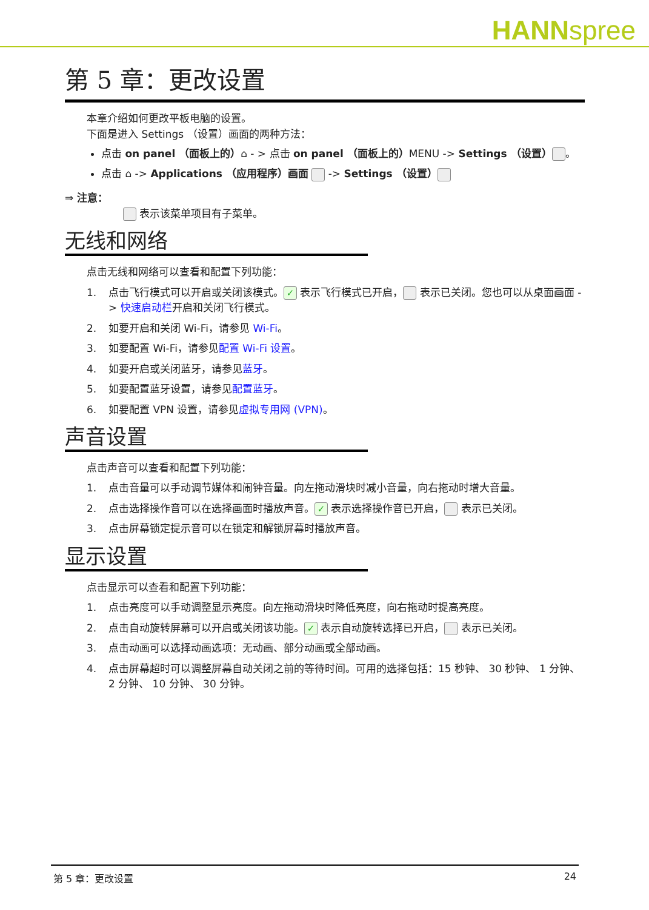HANNspree
第 5 章：更改设置
本章介绍如何更改平板电脑的设置。
下面是进入 Settings （设置）画面的两种方法：
点击 on panel （面板上的）⌂ - > 点击 on panel （面板上的）MENU -> Settings （设置） 。
点击 ⌂ -> Applications （应用程序）画面 -> Settings （设置）
⇒ 注意：
表示该菜单项目有子菜单。
无线和网络
点击无线和网络可以查看和配置下列功能：
1. 点击飞行模式可以开启或关闭该模式。 ✓ 表示飞行模式已开启， 表示已关闭。您也可以从桌面画面 -> 快速启动栏开启和关闭飞行模式。
2. 如要开启和关闭 Wi-Fi，请参见 Wi-Fi。
3. 如要配置 Wi-Fi，请参见配置 Wi-Fi 设置。
4. 如要开启或关闭蓝牙，请参见蓝牙。
5. 如要配置蓝牙设置，请参见配置蓝牙。
6. 如要配置 VPN 设置，请参见虚拟专用网 (VPN)。
声音设置
点击声音可以查看和配置下列功能：
1. 点击音量可以手动调节媒体和闹钟音量。向左拖动滑块时减小音量，向右拖动时增大音量。
2. 点击选择操作音可以在选择画面时播放声音。 ✓ 表示选择操作音已开启， 表示已关闭。
3. 点击屏幕锁定提示音可以在锁定和解锁屏幕时播放声音。
显示设置
点击显示可以查看和配置下列功能：
1. 点击亮度可以手动调整显示亮度。向左拖动滑块时降低亮度，向右拖动时提高亮度。
2. 点击自动旋转屏幕可以开启或关闭该功能。 ✓ 表示自动旋转选择已开启， 表示已关闭。
3. 点击动画可以选择动画选项：无动画、部分动画或全部动画。
4. 点击屏幕超时可以调整屏幕自动关闭之前的等待时间。可用的选择包括：15 秒钟、 30 秒钟、 1 分钟、 2 分钟、 10 分钟、 30 分钟。
第 5 章：更改设置 24